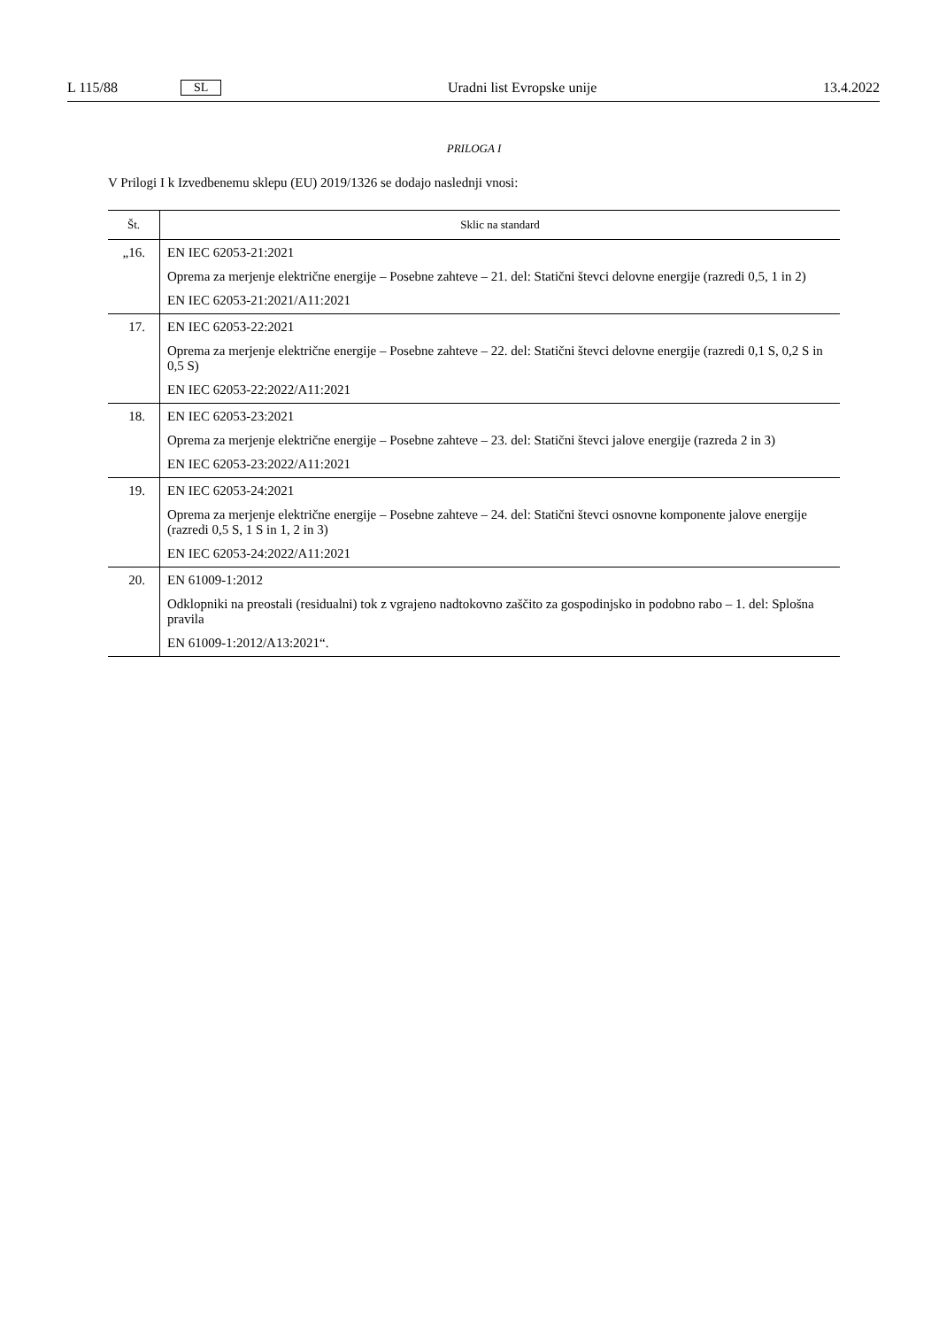L 115/88 SL Uradni list Evropske unije 13.4.2022
PRILOGA I
V Prilogi I k Izvedbenemu sklepu (EU) 2019/1326 se dodajo naslednji vnosi:
| Št. | Sklic na standard |
| --- | --- |
| „16. | EN IEC 62053-21:2021 Oprema za merjenje električne energije – Posebne zahteve – 21. del: Statični števci delovne energije (razredi 0,5, 1 in 2) EN IEC 62053-21:2021/A11:2021 |
| 17. | EN IEC 62053-22:2021 Oprema za merjenje električne energije – Posebne zahteve – 22. del: Statični števci delovne energije (razredi 0,1 S, 0,2 S in 0,5 S) EN IEC 62053-22:2022/A11:2021 |
| 18. | EN IEC 62053-23:2021 Oprema za merjenje električne energije – Posebne zahteve – 23. del: Statični števci jalove energije (razreda 2 in 3) EN IEC 62053-23:2022/A11:2021 |
| 19. | EN IEC 62053-24:2021 Oprema za merjenje električne energije – Posebne zahteve – 24. del: Statični števci osnovne komponente jalove energije (razredi 0,5 S, 1 S in 1, 2 in 3) EN IEC 62053-24:2022/A11:2021 |
| 20. | EN 61009-1:2012 Odklopniki na preostali (residualni) tok z vgrajeno nadtokovno zaščito za gospodinjsko in podobno rabo – 1. del: Splošna pravila EN 61009-1:2012/A13:2021“. |